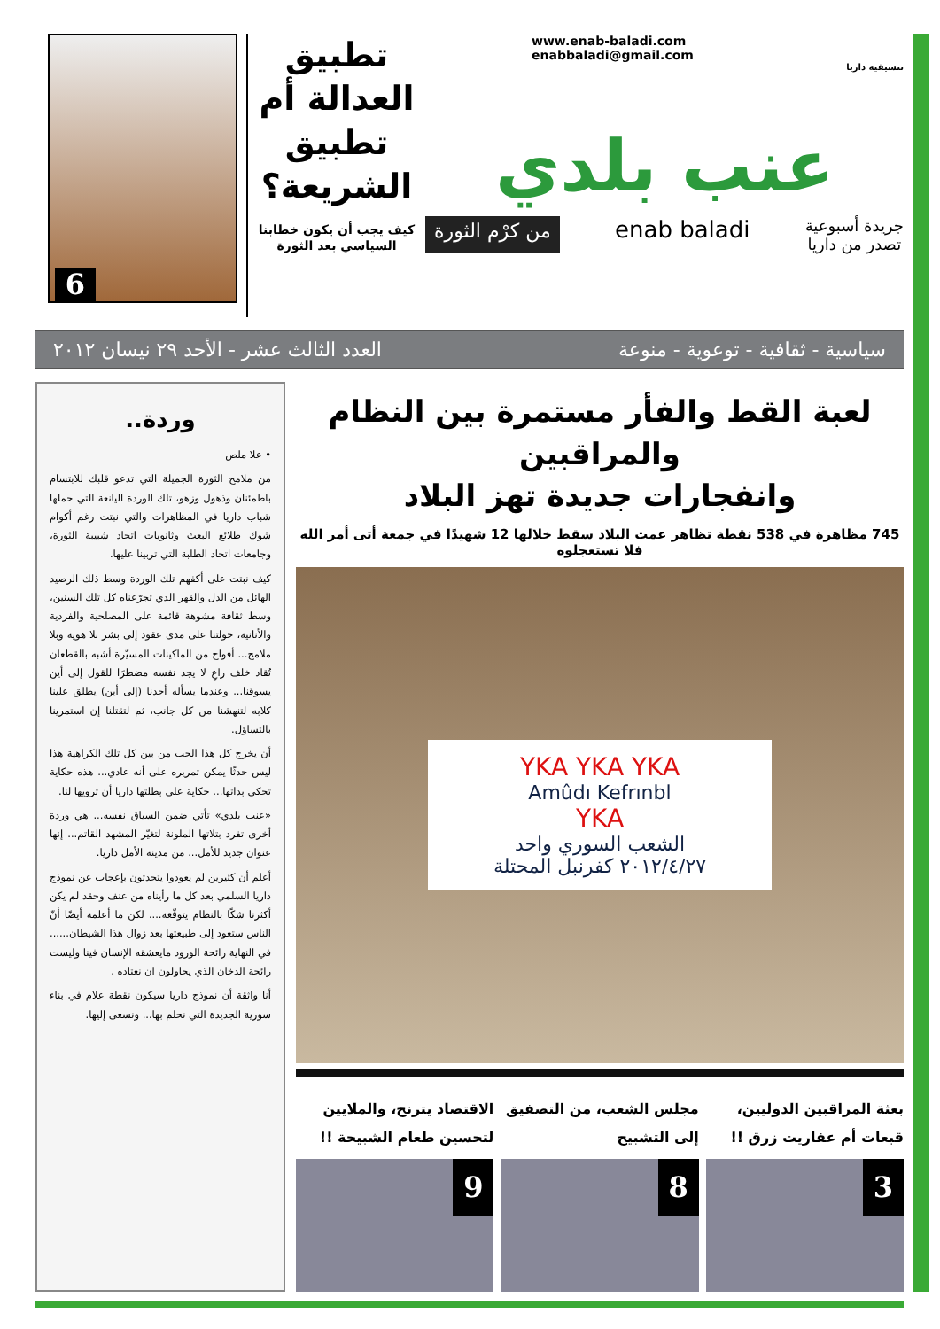www.enab-baladi.com
enabbaladi@gmail.com
تنسيقية داريا
عنب بلدي
جريدة أسبوعية
تصدر من داريا enab baladi من كرْم الثورة
تطبيق العدالة أم تطبيق الشريعة؟
كيف يجب أن يكون خطابنا السياسي بعد الثورة
6
سياسية - ثقافية - توعوية - منوعة العدد الثالث عشر - الأحد ٢٩ نيسان ٢٠١٢
لعبة القط والفأر مستمرة بين النظام والمراقبين
وانفجارات جديدة تهز البلاد
745 مظاهرة في 538 نقطة تظاهر عمت البلاد سقط خلالها 12 شهيدًا في جمعة أتى أمر الله فلا تستعجلوه
YKA YKA YKA
Amûdı Kefrınbl
YKA
الشعب السوري واحد
٢٠١٢/٤/٢٧ كفرنبل المحتلة
بعثة المراقبين الدوليين، قبعات أم عفاريت زرق !!
3
مجلس الشعب، من التصفيق إلى التشبيح
8
الاقتصاد يترنح، والملايين لتحسين طعام الشبيحة !!
9
وردة..
• علا ملص
من ملامح الثورة الجميلة التي تدعو قلبك للابتسام باطمئنان وذهول وزهو، تلك الوردة اليانعة التي حملها شباب داريا في المظاهرات والتي نبتت رغم أكوام شوك طلائع البعث وثانويات اتحاد شبيبة الثورة، وجامعات اتحاد الطلبة التي تربينا عليها.
كيف نبتت على أكفهم تلك الوردة وسط ذلك الرصيد الهائل من الذل والقهر الذي تجرّعناه كل تلك السنين، وسط ثقافة مشوهة قائمة على المصلحية والفردية والأنانية، حولتنا على مدى عقود إلى بشر بلا هوية وبلا ملامح... أفواج من الماكينات المسيّرة أشبه بالقطعان تُقاد خلف راعٍ لا يجد نفسه مضطرًا للقول إلى أين يسوقنا... وعندما يسأله أحدنا (إلى أين) يطلق علينا كلابه لتنهشنا من كل جانب، ثم لتقتلنا إن استمرينا بالتساؤل.
أن يخرج كل هذا الحب من بين كل تلك الكراهية هذا ليس حدثًا يمكن تمريره على أنه عادي... هذه حكاية تحكى بذاتها... حكاية على بطلتها داريا أن ترويها لنا.
«عنب بلدي» تأتي ضمن السياق نفسه... هي وردة أخرى تفرد بتلاتها الملونة لتغيّر المشهد القاتم... إنها عنوان جديد للأمل... من مدينة الأمل داريا.
أعلم أن كثيرين لم يعودوا يتحدثون بإعجاب عن نموذج داريا السلمي بعد كل ما رأيناه من عنف وحقد لم يكن أكثرنا شكًا بالنظام يتوقّعه.... لكن ما أعلمه أيضًا أنّ الناس ستعود إلى طبيعتها بعد زوال هذا الشيطان...... في النهاية رائحة الورود مايعشقه الإنسان فينا وليست رائحة الدخان الذي يحاولون ان نعتاده .
أنا واثقة أن نموذج داريا سيكون نقطة علام في بناء سورية الجديدة التي نحلم بها... ونسعى إليها.